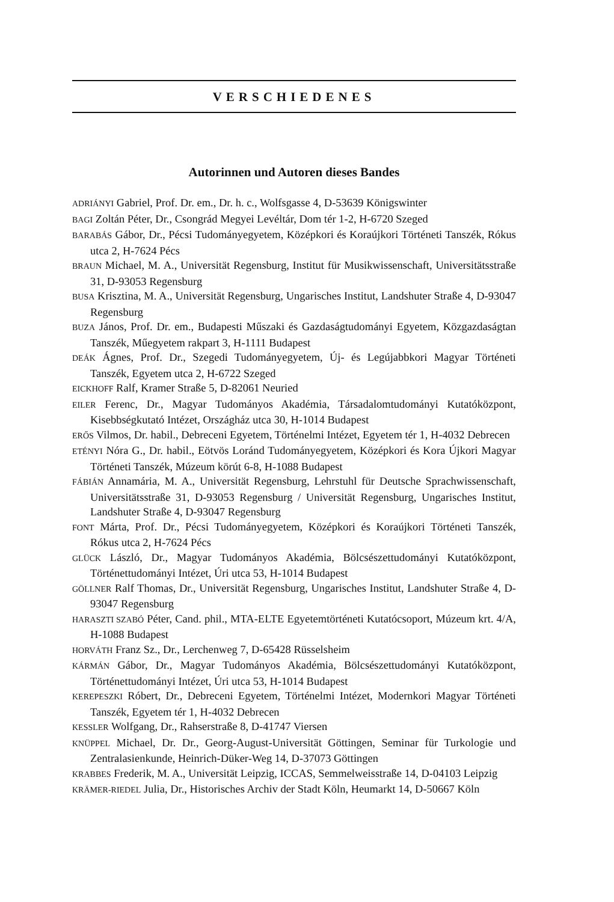VERSCHIEDENES
Autorinnen und Autoren dieses Bandes
ADRIÁNYI Gabriel, Prof. Dr. em., Dr. h. c., Wolfsgasse 4, D-53639 Königswinter
BAGI Zoltán Péter, Dr., Csongrád Megyei Levéltár, Dom tér 1-2, H-6720 Szeged
BARABÁS Gábor, Dr., Pécsi Tudományegyetem, Középkori és Koraújkori Történeti Tanszék, Rókus utca 2, H-7624 Pécs
BRAUN Michael, M. A., Universität Regensburg, Institut für Musikwissenschaft, Universitätsstraße 31, D-93053 Regensburg
BUSA Krisztina, M. A., Universität Regensburg, Ungarisches Institut, Landshuter Straße 4, D-93047 Regensburg
BUZA János, Prof. Dr. em., Budapesti Műszaki és Gazdaságtudományi Egyetem, Közgazdaságtan Tanszék, Műegyetem rakpart 3, H-1111 Budapest
DEÁK Ágnes, Prof. Dr., Szegedi Tudományegyetem, Új- és Legújabbkori Magyar Történeti Tanszék, Egyetem utca 2, H-6722 Szeged
EICKHOFF Ralf, Kramer Straße 5, D-82061 Neuried
EILER Ferenc, Dr., Magyar Tudományos Akadémia, Társadalomtudományi Kutatóközpont, Kisebbségkutató Intézet, Országház utca 30, H-1014 Budapest
ERŐS Vilmos, Dr. habil., Debreceni Egyetem, Történelmi Intézet, Egyetem tér 1, H-4032 Debrecen
ETÉNYI Nóra G., Dr. habil., Eötvös Loránd Tudományegyetem, Középkori és Kora Újkori Magyar Történeti Tanszék, Múzeum körút 6-8, H-1088 Budapest
FÁBIÁN Annamária, M. A., Universität Regensburg, Lehrstuhl für Deutsche Sprachwissenschaft, Universitätsstraße 31, D-93053 Regensburg / Universität Regensburg, Ungarisches Institut, Landshuter Straße 4, D-93047 Regensburg
FONT Márta, Prof. Dr., Pécsi Tudományegyetem, Középkori és Koraújkori Történeti Tanszék, Rókus utca 2, H-7624 Pécs
GLÜCK László, Dr., Magyar Tudományos Akadémia, Bölcsészettudományi Kutatóközpont, Történettudományi Intézet, Úri utca 53, H-1014 Budapest
GÖLLNER Ralf Thomas, Dr., Universität Regensburg, Ungarisches Institut, Landshuter Straße 4, D-93047 Regensburg
HARASZTI SZABÓ Péter, Cand. phil., MTA-ELTE Egyetemtörténeti Kutatócsoport, Múzeum krt. 4/A, H-1088 Budapest
HORVÁTH Franz Sz., Dr., Lerchenweg 7, D-65428 Rüsselsheim
KÁRMÁN Gábor, Dr., Magyar Tudományos Akadémia, Bölcsészettudományi Kutatóközpont, Történettudományi Intézet, Úri utca 53, H-1014 Budapest
KEREPESZKI Róbert, Dr., Debreceni Egyetem, Történelmi Intézet, Modernkori Magyar Történeti Tanszék, Egyetem tér 1, H-4032 Debrecen
KESSLER Wolfgang, Dr., Rahserstraße 8, D-41747 Viersen
KNÜPPEL Michael, Dr. Dr., Georg-August-Universität Göttingen, Seminar für Turkologie und Zentralasienkunde, Heinrich-Düker-Weg 14, D-37073 Göttingen
KRABBES Frederik, M. A., Universität Leipzig, ICCAS, Semmelweisstraße 14, D-04103 Leipzig
KRÄMER-RIEDEL Julia, Dr., Historisches Archiv der Stadt Köln, Heumarkt 14, D-50667 Köln